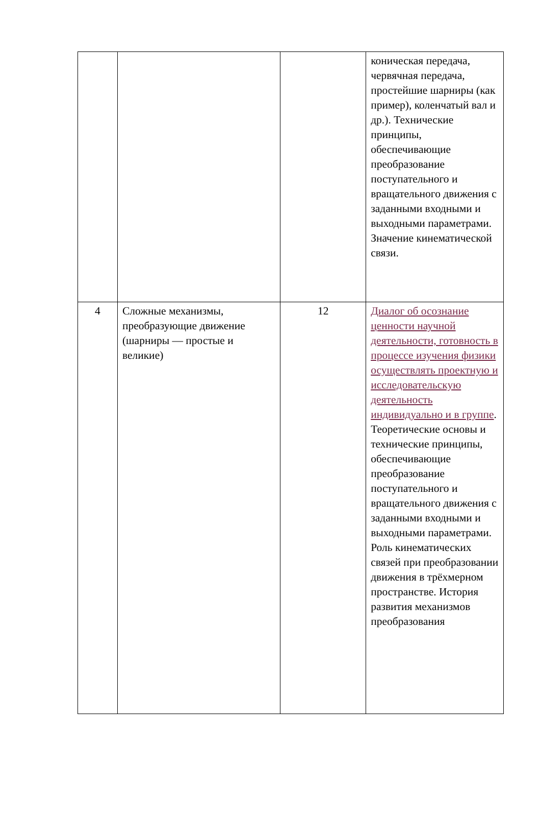| | | | коническая передача, червячная передача, простейшие шарниры (как пример), коленчатый вал и др.). Технические принципы, обеспечивающие преобразование поступательного и вращательного движения с заданными входными и выходными параметрами. Значение кинематической связи. |
| 4 | Сложные механизмы, преобразующие движение (шарниры — простые и великие) | 12 | Диалог об осознание ценности научной деятельности, готовность в процессе изучения физики осуществлять проектную и исследовательскую деятельность индивидуально и в группе . Теоретические основы и технические принципы, обеспечивающие преобразование поступательного и вращательного движения с заданными входными и выходными параметрами. Роль кинематических связей при преобразовании движения в трёхмерном пространстве. История развития механизмов преобразования |